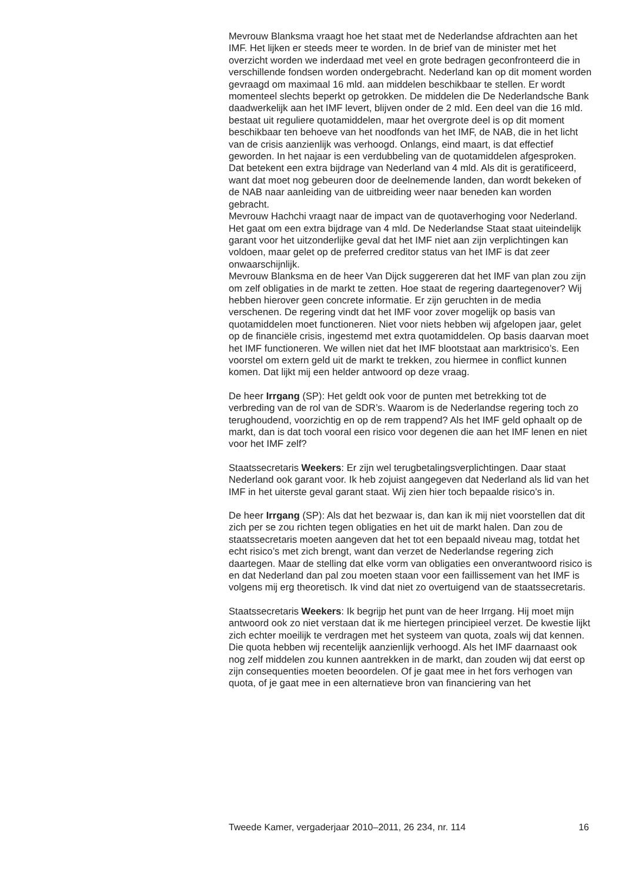Mevrouw Blanksma vraagt hoe het staat met de Nederlandse afdrachten aan het IMF. Het lijken er steeds meer te worden. In de brief van de minister met het overzicht worden we inderdaad met veel en grote bedragen geconfronteerd die in verschillende fondsen worden ondergebracht. Nederland kan op dit moment worden gevraagd om maximaal 16 mld. aan middelen beschikbaar te stellen. Er wordt momenteel slechts beperkt op getrokken. De middelen die De Nederlandsche Bank daadwerkelijk aan het IMF levert, blijven onder de 2 mld. Een deel van die 16 mld. bestaat uit reguliere quotamiddelen, maar het overgrote deel is op dit moment beschikbaar ten behoeve van het noodfonds van het IMF, de NAB, die in het licht van de crisis aanzienlijk was verhoogd. Onlangs, eind maart, is dat effectief geworden. In het najaar is een verdubbeling van de quotamiddelen afgesproken. Dat betekent een extra bijdrage van Nederland van 4 mld. Als dit is geratificeerd, want dat moet nog gebeuren door de deelnemende landen, dan wordt bekeken of de NAB naar aanleiding van de uitbreiding weer naar beneden kan worden gebracht.
Mevrouw Hachchi vraagt naar de impact van de quotaverhoging voor Nederland. Het gaat om een extra bijdrage van 4 mld. De Nederlandse Staat staat uiteindelijk garant voor het uitzonderlijke geval dat het IMF niet aan zijn verplichtingen kan voldoen, maar gelet op de preferred creditor status van het IMF is dat zeer onwaarschijnlijk.
Mevrouw Blanksma en de heer Van Dijck suggereren dat het IMF van plan zou zijn om zelf obligaties in de markt te zetten. Hoe staat de regering daartegenover? Wij hebben hierover geen concrete informatie. Er zijn geruchten in de media verschenen. De regering vindt dat het IMF voor zover mogelijk op basis van quotamiddelen moet functioneren. Niet voor niets hebben wij afgelopen jaar, gelet op de financiële crisis, ingestemd met extra quotamiddelen. Op basis daarvan moet het IMF functioneren. We willen niet dat het IMF blootstaat aan marktrisico’s. Een voorstel om extern geld uit de markt te trekken, zou hiermee in conflict kunnen komen. Dat lijkt mij een helder antwoord op deze vraag.
De heer Irrgang (SP): Het geldt ook voor de punten met betrekking tot de verbreding van de rol van de SDR’s. Waarom is de Nederlandse regering toch zo terughoudend, voorzichtig en op de rem trappend? Als het IMF geld ophaalt op de markt, dan is dat toch vooral een risico voor degenen die aan het IMF lenen en niet voor het IMF zelf?
Staatssecretaris Weekers: Er zijn wel terugbetalingsverplichtingen. Daar staat Nederland ook garant voor. Ik heb zojuist aangegeven dat Nederland als lid van het IMF in het uiterste geval garant staat. Wij zien hier toch bepaalde risico’s in.
De heer Irrgang (SP): Als dat het bezwaar is, dan kan ik mij niet voorstellen dat dit zich per se zou richten tegen obligaties en het uit de markt halen. Dan zou de staatssecretaris moeten aangeven dat het tot een bepaald niveau mag, totdat het echt risico’s met zich brengt, want dan verzet de Nederlandse regering zich daartegen. Maar de stelling dat elke vorm van obligaties een onverantwoord risico is en dat Nederland dan pal zou moeten staan voor een faillissement van het IMF is volgens mij erg theoretisch. Ik vind dat niet zo overtuigend van de staatssecretaris.
Staatssecretaris Weekers: Ik begrijp het punt van de heer Irrgang. Hij moet mijn antwoord ook zo niet verstaan dat ik me hiertegen principieel verzet. De kwestie lijkt zich echter moeilijk te verdragen met het systeem van quota, zoals wij dat kennen. Die quota hebben wij recentelijk aanzienlijk verhoogd. Als het IMF daarnaast ook nog zelf middelen zou kunnen aantrekken in de markt, dan zouden wij dat eerst op zijn consequenties moeten beoordelen. Of je gaat mee in het fors verhogen van quota, of je gaat mee in een alternatieve bron van financiering van het
Tweede Kamer, vergaderjaar 2010–2011, 26 234, nr. 114 16